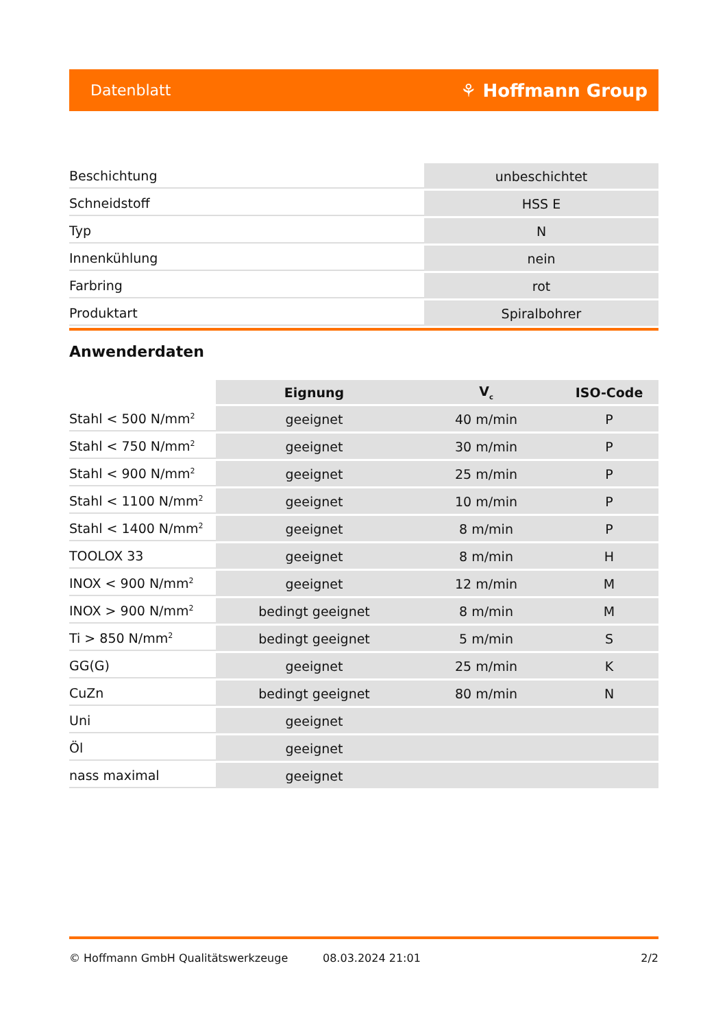Datenblatt ⚘ Hoffmann Group
| Beschichtung | unbeschichtet |
| Schneidstoff | HSS E |
| Typ | N |
| Innenkühlung | nein |
| Farbring | rot |
| Produktart | Spiralbohrer |
Anwenderdaten
| | Eignung | V<sub>c</sub> | ISO-Code |
| --- | --- | --- | --- |
| Stahl < 500 N/mm<sup>2</sup> | geeignet | 40 m/min | P |
| Stahl < 750 N/mm<sup>2</sup> | geeignet | 30 m/min | P |
| Stahl < 900 N/mm<sup>2</sup> | geeignet | 25 m/min | P |
| Stahl < 1100 N/mm<sup>2</sup> | geeignet | 10 m/min | P |
| Stahl < 1400 N/mm<sup>2</sup> | geeignet | 8 m/min | P |
| TOOLOX 33 | geeignet | 8 m/min | H |
| INOX < 900 N/mm<sup>2</sup> | geeignet | 12 m/min | M |
| INOX > 900 N/mm<sup>2</sup> | bedingt geeignet | 8 m/min | M |
| Ti > 850 N/mm<sup>2</sup> | bedingt geeignet | 5 m/min | S |
| GG(G) | geeignet | 25 m/min | K |
| CuZn | bedingt geeignet | 80 m/min | N |
| Uni | geeignet | | |
| Öl | geeignet | | |
| nass maximal | geeignet | | |
© Hoffmann GmbH Qualitätswerkzeuge 08.03.2024 21:01 2/2